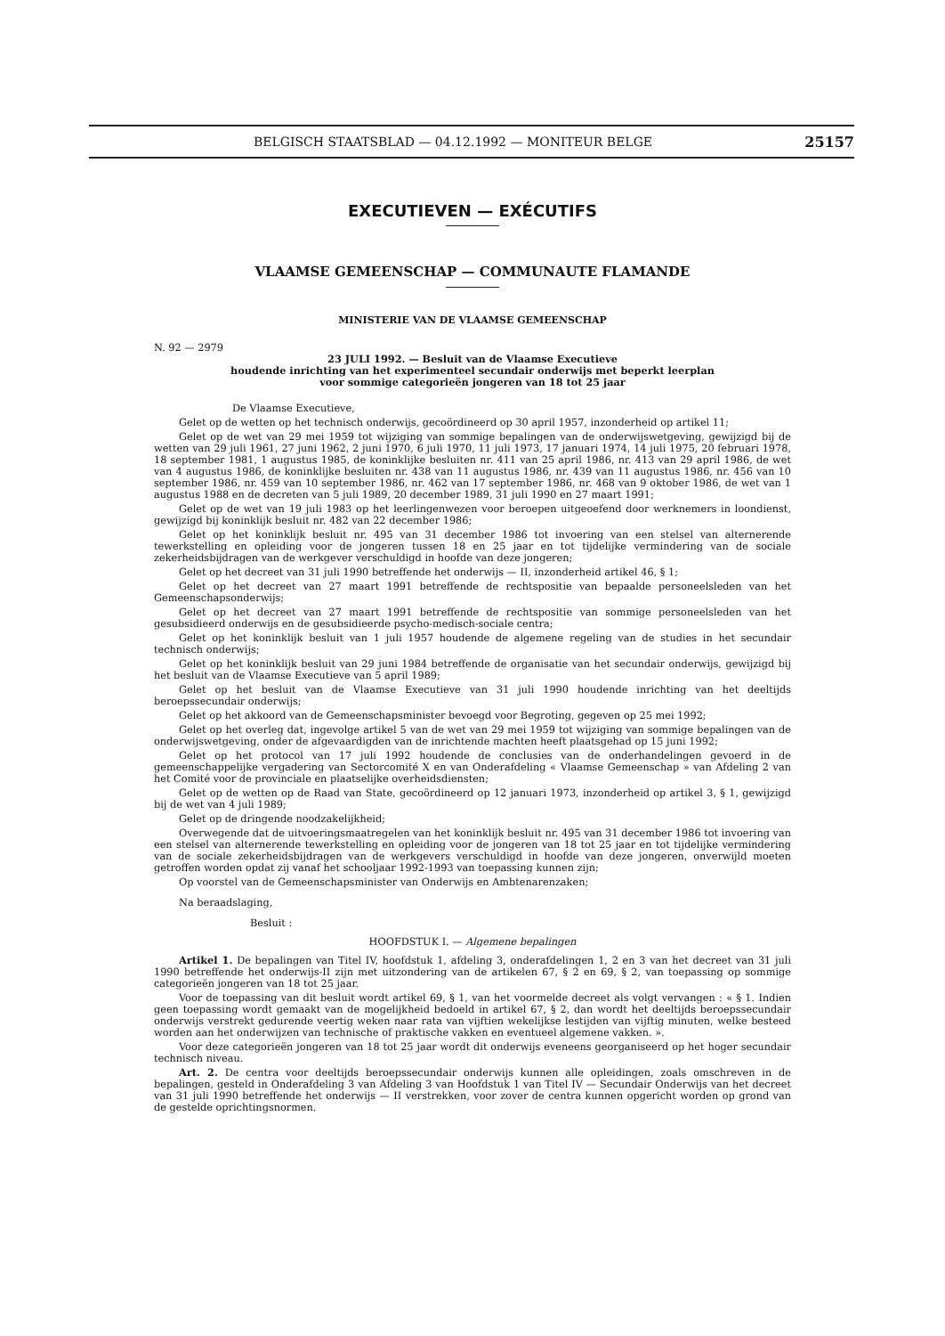BELGISCH STAATSBLAD — 04.12.1992 — MONITEUR BELGE 25157
EXECUTIEVEN — EXÉCUTIFS
VLAAMSE GEMEENSCHAP — COMMUNAUTE FLAMANDE
MINISTERIE VAN DE VLAAMSE GEMEENSCHAP
N. 92 — 2979
23 JULI 1992. — Besluit van de Vlaamse Executieve
houdende inrichting van het experimenteel secundair onderwijs met beperkt leerplan
voor sommige categorieën jongeren van 18 tot 25 jaar
De Vlaamse Executieve,
Gelet op de wetten op het technisch onderwijs, gecoördineerd op 30 april 1957, inzonderheid op artikel 11;
Gelet op de wet van 29 mei 1959 tot wijziging van sommige bepalingen van de onderwijswetgeving, gewijzigd bij de wetten van 29 juli 1961, 27 juni 1962, 2 juni 1970, 6 juli 1970, 11 juli 1973, 17 januari 1974, 14 juli 1975, 20 februari 1978, 18 september 1981, 1 augustus 1985, de koninklijke besluiten nr. 411 van 25 april 1986, nr. 413 van 29 april 1986, de wet van 4 augustus 1986, de koninklijke besluiten nr. 438 van 11 augustus 1986, nr. 439 van 11 augustus 1986, nr. 456 van 10 september 1986, nr. 459 van 10 september 1986, nr. 462 van 17 september 1986, nr. 468 van 9 oktober 1986, de wet van 1 augustus 1988 en de decreten van 5 juli 1989, 20 december 1989, 31 juli 1990 en 27 maart 1991;
Gelet op de wet van 19 juli 1983 op het leerlingenwezen voor beroepen uitgeoefend door werknemers in loondienst, gewijzigd bij koninklijk besluit nr. 482 van 22 december 1986;
Gelet op het koninklijk besluit nr. 495 van 31 december 1986 tot invoering van een stelsel van alternerende tewerkstelling en opleiding voor de jongeren tussen 18 en 25 jaar en tot tijdelijke vermindering van de sociale zekerheidsbijdragen van de werkgever verschuldigd in hoofde van deze jongeren;
Gelet op het decreet van 31 juli 1990 betreffende het onderwijs — II, inzonderheid artikel 46, § 1;
Gelet op het decreet van 27 maart 1991 betreffende de rechtspositie van bepaalde personeelsleden van het Gemeenschapsonderwijs;
Gelet op het decreet van 27 maart 1991 betreffende de rechtspositie van sommige personeelsleden van het gesubsidieerd onderwijs en de gesubsidieerde psycho-medisch-sociale centra;
Gelet op het koninklijk besluit van 1 juli 1957 houdende de algemene regeling van de studies in het secundair technisch onderwijs;
Gelet op het koninklijk besluit van 29 juni 1984 betreffende de organisatie van het secundair onderwijs, gewijzigd bij het besluit van de Vlaamse Executieve van 5 april 1989;
Gelet op het besluit van de Vlaamse Executieve van 31 juli 1990 houdende inrichting van het deeltijds beroepssecundair onderwijs;
Gelet op het akkoord van de Gemeenschapsminister bevoegd voor Begroting, gegeven op 25 mei 1992;
Gelet op het overleg dat, ingevolge artikel 5 van de wet van 29 mei 1959 tot wijziging van sommige bepalingen van de onderwijswetgeving, onder de afgevaardigden van de inrichtende machten heeft plaatsgehad op 15 juni 1992;
Gelet op het protocol van 17 juli 1992 houdende de conclusies van de onderhandelingen gevoerd in de gemeenschappelijke vergadering van Sectorcomité X en van Onderafdeling « Vlaamse Gemeenschap » van Afdeling 2 van het Comité voor de provinciale en plaatselijke overheidsdiensten;
Gelet op de wetten op de Raad van State, gecoördineerd op 12 januari 1973, inzonderheid op artikel 3, § 1, gewijzigd bij de wet van 4 juli 1989;
Gelet op de dringende noodzakelijkheid;
Overwegende dat de uitvoeringsmaatregelen van het koninklijk besluit nr. 495 van 31 december 1986 tot invoering van een stelsel van alternerende tewerkstelling en opleiding voor de jongeren van 18 tot 25 jaar en tot tijdelijke vermindering van de sociale zekerheidsbijdragen van de werkgevers verschuldigd in hoofde van deze jongeren, onverwijld moeten getroffen worden opdat zij vanaf het schooljaar 1992-1993 van toepassing kunnen zijn;
Op voorstel van de Gemeenschapsminister van Onderwijs en Ambtenarenzaken;
Na beraadslaging,
Besluit :
HOOFDSTUK I. — Algemene bepalingen
Artikel 1. De bepalingen van Titel IV, hoofdstuk 1, afdeling 3, onderafdelingen 1, 2 en 3 van het decreet van 31 juli 1990 betreffende het onderwijs-II zijn met uitzondering van de artikelen 67, § 2 en 69, § 2, van toepassing op sommige categorieën jongeren van 18 tot 25 jaar.
Voor de toepassing van dit besluit wordt artikel 69, § 1, van het voormelde decreet als volgt vervangen : « § 1. Indien geen toepassing wordt gemaakt van de mogelijkheid bedoeld in artikel 67, § 2, dan wordt het deeltijds beroepssecundair onderwijs verstrekt gedurende veertig weken naar rata van vijftien wekelijkse lestijden van vijftig minuten, welke besteed worden aan het onderwijzen van technische of praktische vakken en eventueel algemene vakken. ».
Voor deze categorieën jongeren van 18 tot 25 jaar wordt dit onderwijs eveneens georganiseerd op het hoger secundair technisch niveau.
Art. 2. De centra voor deeltijds beroepssecundair onderwijs kunnen alle opleidingen, zoals omschreven in de bepalingen, gesteld in Onderafdeling 3 van Afdeling 3 van Hoofdstuk 1 van Titel IV — Secundair Onderwijs van het decreet van 31 juli 1990 betreffende het onderwijs — II verstrekken, voor zover de centra kunnen opgericht worden op grond van de gestelde oprichtingsnormen.